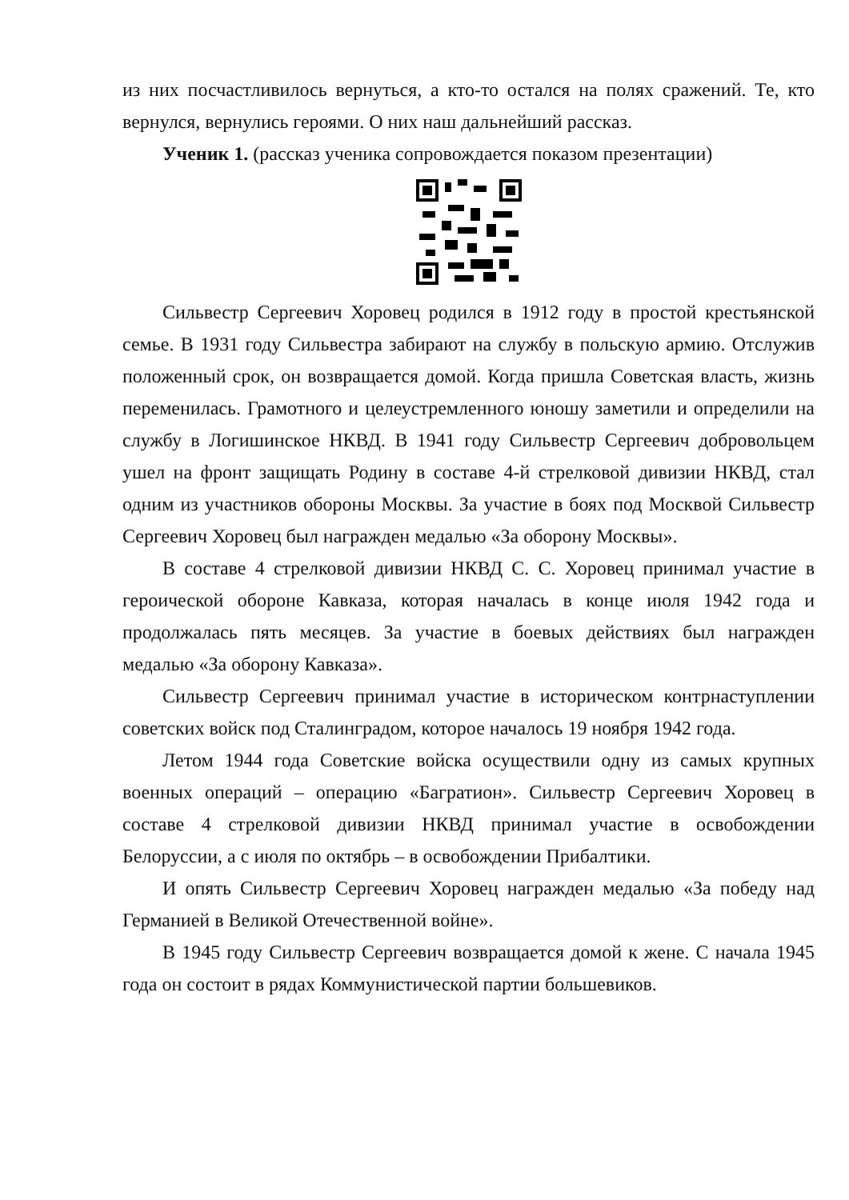из них посчастливилось вернуться, а кто-то остался на полях сражений. Те, кто вернулся, вернулись героями. О них наш дальнейший рассказ.
Ученик 1. (рассказ ученика сопровождается показом презентации)
Сильвестр Сергеевич Хоровец родился в 1912 году в простой крестьянской семье. В 1931 году Сильвестра забирают на службу в польскую армию. Отслужив положенный срок, он возвращается домой. Когда пришла Советская власть, жизнь переменилась. Грамотного и целеустремленного юношу заметили и определили на службу в Логишинское НКВД. В 1941 году Сильвестр Сергеевич добровольцем ушел на фронт защищать Родину в составе 4-й стрелковой дивизии НКВД, стал одним из участников обороны Москвы. За участие в боях под Москвой Сильвестр Сергеевич Хоровец был награжден медалью «За оборону Москвы».
В составе 4 стрелковой дивизии НКВД С. С. Хоровец принимал участие в героической обороне Кавказа, которая началась в конце июля 1942 года и продолжалась пять месяцев. За участие в боевых действиях был награжден медалью «За оборону Кавказа».
Сильвестр Сергеевич принимал участие в историческом контрнаступлении советских войск под Сталинградом, которое началось 19 ноября 1942 года.
Летом 1944 года Советские войска осуществили одну из самых крупных военных операций – операцию «Багратион». Сильвестр Сергеевич Хоровец в составе 4 стрелковой дивизии НКВД принимал участие в освобождении Белоруссии, а с июля по октябрь – в освобождении Прибалтики.
И опять Сильвестр Сергеевич Хоровец награжден медалью «За победу над Германией в Великой Отечественной войне».
В 1945 году Сильвестр Сергеевич возвращается домой к жене. С начала 1945 года он состоит в рядах Коммунистической партии большевиков.